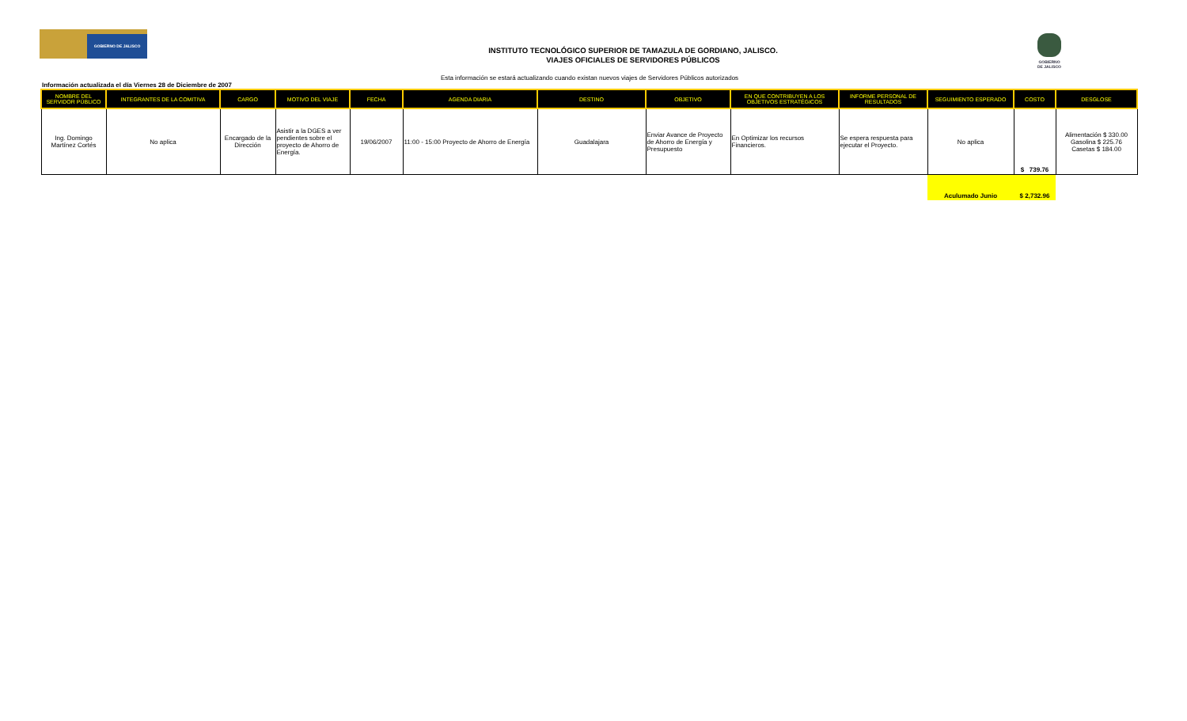GOBIERNO DE JALISCO
GOBIERNO
DE JALISCO
INSTITUTO TECNOLÓGICO SUPERIOR DE TAMAZULA DE GORDIANO, JALISCO.
VIAJES OFICIALES DE SERVIDORES PÚBLICOS
Esta información se estará actualizando cuando existan nuevos viajes de Servidores Públicos autorizados
Información actualizada el día Viernes 28 de Diciembre de 2007
| NOMBRE DEL SERVIDOR PÚBLICO | INTEGRANTES DE LA COMITIVA | CARGO | MOTIVO DEL VIAJE | FECHA | AGENDA DIARIA | DESTINO | OBJETIVO | EN QUE CONTRIBUYEN A LOS OBJETIVOS ESTRATÉGICOS | INFORME PERSONAL DE RESULTADOS | SEGUIMIENTO ESPERADO | COSTO | DESGLOSE |
| --- | --- | --- | --- | --- | --- | --- | --- | --- | --- | --- | --- | --- |
| Ing. Domingo Martínez Cortés | No aplica | Encargado de la Dirección | Asistir a la DGES a ver pendientes sobre el proyecto de Ahorro de Energía. | 19/06/2007 | 11:00 - 15:00 Proyecto de Ahorro de Energía | Guadalajara | Enviar Avance de Proyecto de Ahorro de Energía y Presupuesto | En Optimizar los recursos Financieros. | Se espera respuesta para ejecutar el Proyecto. | No aplica | $ 739.76 | Alimentación $ 330.00 Gasolina $ 225.76 Casetas $ 184.00 |
| | | | | | | | | | | Aculumado Junio | $ 2,732.96 | |